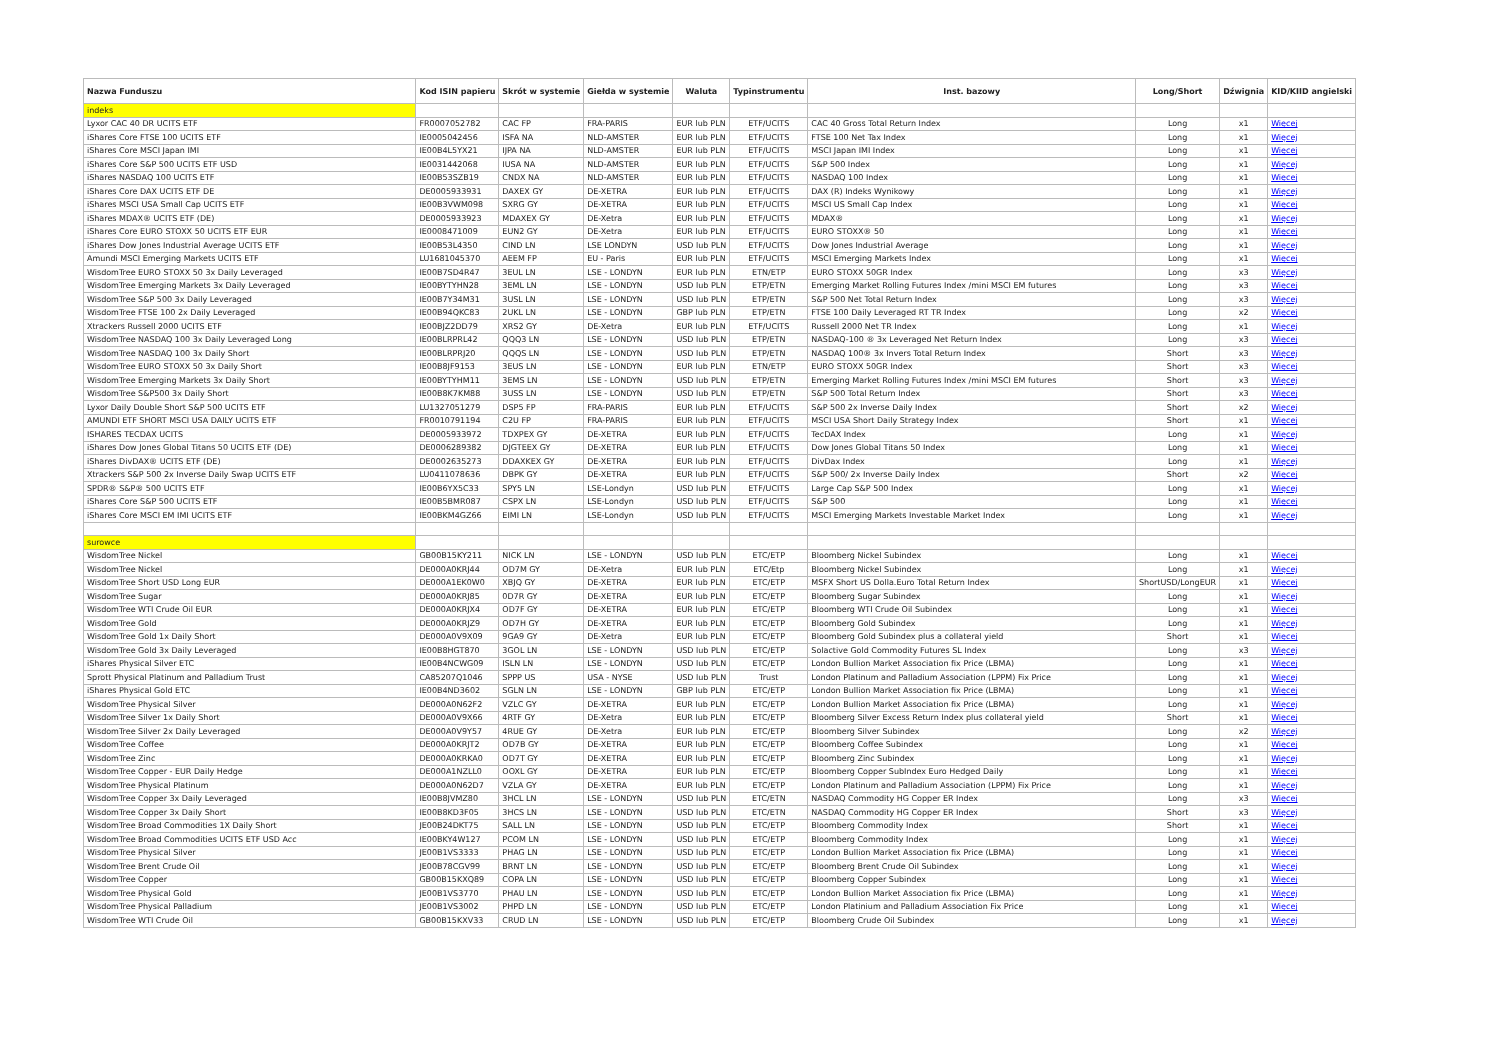| Nazwa Funduszu | Kod ISIN papieru | Skrót w systemie | Giełda w systemie | Waluta | Typinstrumentu | Inst. bazowy | Long/Short | Dźwignia | KID/KIID angielski |
| --- | --- | --- | --- | --- | --- | --- | --- | --- | --- |
| indeks | | | | | | | | | |
| Lyxor CAC 40 DR UCITS ETF | FR0007052782 | CAC FP | FRA-PARIS | EUR lub PLN | ETF/UCITS | CAC 40 Gross Total Return Index | Long | x1 | Więcej |
| iShares Core FTSE 100 UCITS ETF | IE0005042456 | ISFA NA | NLD-AMSTER | EUR lub PLN | ETF/UCITS | FTSE 100 Net Tax Index | Long | x1 | Więcej |
| iShares Core MSCI Japan IMI | IE00B4L5YX21 | IJPA NA | NLD-AMSTER | EUR lub PLN | ETF/UCITS | MSCI Japan IMI Index | Long | x1 | Więcej |
| iShares Core S&P 500 UCITS ETF USD | IE0031442068 | IUSA NA | NLD-AMSTER | EUR lub PLN | ETF/UCITS | S&P 500 Index | Long | x1 | Więcej |
| iShares NASDAQ 100 UCITS ETF | IE00B53SZB19 | CNDX NA | NLD-AMSTER | EUR lub PLN | ETF/UCITS | NASDAQ 100 Index | Long | x1 | Więcej |
| iShares Core DAX UCITS ETF DE | DE0005933931 | DAXEX GY | DE-XETRA | EUR lub PLN | ETF/UCITS | DAX (R) Indeks Wynikowy | Long | x1 | Więcej |
| iShares MSCI USA Small Cap UCITS ETF | IE00B3VWM098 | SXRG GY | DE-XETRA | EUR lub PLN | ETF/UCITS | MSCI US Small Cap Index | Long | x1 | Więcej |
| iShares MDAX® UCITS ETF (DE) | DE0005933923 | MDAXEX GY | DE-Xetra | EUR lub PLN | ETF/UCITS | MDAX® | Long | x1 | Więcej |
| iShares Core EURO STOXX 50 UCITS ETF EUR | IE0008471009 | EUN2 GY | DE-Xetra | EUR lub PLN | ETF/UCITS | EURO STOXX® 50 | Long | x1 | Więcej |
| iShares Dow Jones Industrial Average UCITS ETF | IE00B53L4350 | CIND LN | LSE LONDYN | USD lub PLN | ETF/UCITS | Dow Jones Industrial Average | Long | x1 | Więcej |
| Amundi MSCI Emerging Markets UCITS ETF | LU1681045370 | AEEM FP | EU - Paris | EUR lub PLN | ETF/UCITS | MSCI Emerging Markets Index | Long | x1 | Więcej |
| WisdomTree EURO STOXX 50 3x Daily Leveraged | IE00B7SD4R47 | 3EUL LN | LSE - LONDYN | EUR lub PLN | ETN/ETP | EURO STOXX 50GR Index | Long | x3 | Więcej |
| WisdomTree Emerging Markets 3x Daily Leveraged | IE00BYTYHN28 | 3EML LN | LSE - LONDYN | USD lub PLN | ETP/ETN | Emerging Market Rolling Futures Index /mini MSCI EM futures | Long | x3 | Więcej |
| WisdomTree S&P 500 3x Daily Leveraged | IE00B7Y34M31 | 3USL LN | LSE - LONDYN | USD lub PLN | ETP/ETN | S&P 500 Net Total Return Index | Long | x3 | Więcej |
| WisdomTree FTSE 100 2x Daily Leveraged | IE00B94QKC83 | 2UKL LN | LSE - LONDYN | GBP lub PLN | ETP/ETN | FTSE 100 Daily Leveraged RT TR Index | Long | x2 | Więcej |
| Xtrackers Russell 2000 UCITS ETF | IE00BJZ2DD79 | XRS2 GY | DE-Xetra | EUR lub PLN | ETF/UCITS | Russell 2000 Net TR Index | Long | x1 | Więcej |
| WisdomTree NASDAQ 100 3x Daily Leveraged Long | IE00BLRPRL42 | QQQ3 LN | LSE - LONDYN | USD lub PLN | ETP/ETN | NASDAQ-100 ® 3x Leveraged Net Return Index | Long | x3 | Więcej |
| WisdomTree NASDAQ 100 3x Daily Short | IE00BLRPRJ20 | QQQS LN | LSE - LONDYN | USD lub PLN | ETP/ETN | NASDAQ 100® 3x Invers Total Return Index | Short | x3 | Więcej |
| WisdomTree EURO STOXX 50 3x Daily Short | IE00B8JF9153 | 3EUS LN | LSE - LONDYN | EUR lub PLN | ETN/ETP | EURO STOXX 50GR Index | Short | x3 | Więcej |
| WisdomTree Emerging Markets 3x Daily Short | IE00BYTYHM11 | 3EMS LN | LSE - LONDYN | USD lub PLN | ETP/ETN | Emerging Market Rolling Futures Index /mini MSCI EM futures | Short | x3 | Więcej |
| WisdomTree S&P500 3x Daily Short | IE00B8K7KM88 | 3USS LN | LSE - LONDYN | USD lub PLN | ETP/ETN | S&P 500 Total Return Index | Short | x3 | Więcej |
| Lyxor Daily Double Short S&P 500 UCITS ETF | LU1327051279 | DSP5 FP | FRA-PARIS | EUR lub PLN | ETF/UCITS | S&P 500 2x Inverse Daily Index | Short | x2 | Więcej |
| AMUNDI ETF SHORT MSCI USA DAILY UCITS ETF | FR0010791194 | C2U FP | FRA-PARIS | EUR lub PLN | ETF/UCITS | MSCI USA Short Daily Strategy Index | Short | x1 | Więcej |
| ISHARES TECDAX UCITS | DE0005933972 | TDXPEX GY | DE-XETRA | EUR lub PLN | ETF/UCITS | TecDAX Index | Long | x1 | Więcej |
| iShares Dow Jones Global Titans 50 UCITS ETF (DE) | DE0006289382 | DJGTEEX GY | DE-XETRA | EUR lub PLN | ETF/UCITS | Dow Jones Global Titans 50 Index | Long | x1 | Więcej |
| iShares DivDAX® UCITS ETF (DE) | DE0002635273 | DDAXKEX GY | DE-XETRA | EUR lub PLN | ETF/UCITS | DivDax Index | Long | x1 | Więcej |
| Xtrackers S&P 500 2x Inverse Daily Swap UCITS ETF | LU0411078636 | DBPK GY | DE-XETRA | EUR lub PLN | ETF/UCITS | S&P 500/ 2x Inverse Daily Index | Short | x2 | Więcej |
| SPDR® S&P® 500 UCITS ETF | IE00B6YX5C33 | SPY5 LN | LSE-Londyn | USD lub PLN | ETF/UCITS | Large Cap S&P 500 Index | Long | x1 | Więcej |
| iShares Core S&P 500 UCITS ETF | IE00B5BMR087 | CSPX LN | LSE-Londyn | USD lub PLN | ETF/UCITS | S&P 500 | Long | x1 | Więcej |
| iShares Core MSCI EM IMI UCITS ETF | IE00BKM4GZ66 | EIMI LN | LSE-Londyn | USD lub PLN | ETF/UCITS | MSCI Emerging Markets Investable Market Index | Long | x1 | Więcej |
| surowce | | | | | | | | | |
| WisdomTree Nickel | GB00B15KY211 | NICK LN | LSE - LONDYN | USD lub PLN | ETC/ETP | Bloomberg Nickel Subindex | Long | x1 | Więcej |
| WisdomTree Nickel | DE000A0KRJ44 | OD7M GY | DE-Xetra | EUR lub PLN | ETC/Etp | Bloomberg Nickel Subindex | Long | x1 | Więcej |
| WisdomTree Short USD Long EUR | DE000A1EK0W0 | XBJQ GY | DE-XETRA | EUR lub PLN | ETC/ETP | MSFX Short US Dolla.Euro Total Return Index | ShortUSD/LongEUR | x1 | Więcej |
| WisdomTree Sugar | DE000A0KRJ85 | 0D7R GY | DE-XETRA | EUR lub PLN | ETC/ETP | Bloomberg Sugar Subindex | Long | x1 | Więcej |
| WisdomTree WTI Crude Oil EUR | DE000A0KRJX4 | OD7F GY | DE-XETRA | EUR lub PLN | ETC/ETP | Bloomberg WTI Crude Oil Subindex | Long | x1 | Więcej |
| WisdomTree Gold | DE000A0KRJZ9 | OD7H GY | DE-XETRA | EUR lub PLN | ETC/ETP | Bloomberg Gold Subindex | Long | x1 | Więcej |
| WisdomTree Gold 1x Daily Short | DE000A0V9X09 | 9GA9 GY | DE-Xetra | EUR lub PLN | ETC/ETP | Bloomberg Gold Subindex plus a collateral yield | Short | x1 | Więcej |
| WisdomTree Gold 3x Daily Leveraged | IE00B8HGT870 | 3GOL LN | LSE - LONDYN | USD lub PLN | ETC/ETP | Solactive Gold Commodity Futures SL Index | Long | x3 | Więcej |
| iShares Physical Silver ETC | IE00B4NCWG09 | ISLN LN | LSE - LONDYN | USD lub PLN | ETC/ETP | London Bullion Market Association fix Price (LBMA) | Long | x1 | Więcej |
| Sprott Physical Platinum and Palladium Trust | CA85207Q1046 | SPPP US | USA - NYSE | USD lub PLN | Trust | London Platinum and Palladium Association (LPPM) Fix Price | Long | x1 | Więcej |
| iShares Physical Gold ETC | IE00B4ND3602 | SGLN LN | LSE - LONDYN | GBP lub PLN | ETC/ETP | London Bullion Market Association fix Price (LBMA) | Long | x1 | Więcej |
| WisdomTree Physical Silver | DE000A0N62F2 | VZLC GY | DE-XETRA | EUR lub PLN | ETC/ETP | London Bullion Market Association fix Price (LBMA) | Long | x1 | Więcej |
| WisdomTree Silver 1x Daily Short | DE000A0V9X66 | 4RTF GY | DE-Xetra | EUR lub PLN | ETC/ETP | Bloomberg Silver Excess Return Index plus collateral yield | Short | x1 | Więcej |
| WisdomTree Silver 2x Daily Leveraged | DE000A0V9Y57 | 4RUE GY | DE-Xetra | EUR lub PLN | ETC/ETP | Bloomberg Silver Subindex | Long | x2 | Więcej |
| WisdomTree Coffee | DE000A0KRJT2 | OD7B GY | DE-XETRA | EUR lub PLN | ETC/ETP | Bloomberg Coffee Subindex | Long | x1 | Więcej |
| WisdomTree Zinc | DE000A0KRKA0 | OD7T GY | DE-XETRA | EUR lub PLN | ETC/ETP | Bloomberg Zinc Subindex | Long | x1 | Więcej |
| WisdomTree Copper - EUR Daily Hedge | DE000A1NZLL0 | OOXL GY | DE-XETRA | EUR lub PLN | ETC/ETP | Bloomberg Copper SubIndex Euro Hedged Daily | Long | x1 | Więcej |
| WisdomTree Physical Platinum | DE000A0N62D7 | VZLA GY | DE-XETRA | EUR lub PLN | ETC/ETP | London Platinum and Palladium Association (LPPM) Fix Price | Long | x1 | Więcej |
| WisdomTree Copper 3x Daily Leveraged | IE00B8JVMZ80 | 3HCL LN | LSE - LONDYN | USD lub PLN | ETC/ETN | NASDAQ Commodity HG Copper ER Index | Long | x3 | Więcej |
| WisdomTree Copper 3x Daily Short | IE00B8KD3F05 | 3HCS LN | LSE - LONDYN | USD lub PLN | ETC/ETN | NASDAQ Commodity HG Copper ER Index | Short | x3 | Więcej |
| WisdomTree Broad Commodities 1X Daily Short | JE00B24DKT75 | SALL LN | LSE - LONDYN | USD lub PLN | ETC/ETP | Bloomberg Commodity Index | Short | x1 | Więcej |
| WisdomTree Broad Commodities UCITS ETF USD Acc | IE00BKY4W127 | PCOM LN | LSE - LONDYN | USD lub PLN | ETC/ETP | Bloomberg Commodity Index | Long | x1 | Więcej |
| WisdomTree Physical Silver | JE00B1VS3333 | PHAG LN | LSE - LONDYN | USD lub PLN | ETC/ETP | London Bullion Market Association fix Price (LBMA) | Long | x1 | Więcej |
| WisdomTree Brent Crude Oil | JE00B78CGV99 | BRNT LN | LSE - LONDYN | USD lub PLN | ETC/ETP | Bloomberg Brent Crude Oil Subindex | Long | x1 | Więcej |
| WisdomTree Copper | GB00B15KXQ89 | COPA LN | LSE - LONDYN | USD lub PLN | ETC/ETP | Bloomberg Copper Subindex | Long | x1 | Więcej |
| WisdomTree Physical Gold | JE00B1VS3770 | PHAU LN | LSE - LONDYN | USD lub PLN | ETC/ETP | London Bullion Market Association fix Price (LBMA) | Long | x1 | Więcej |
| WisdomTree Physical Palladium | JE00B1VS3002 | PHPD LN | LSE - LONDYN | USD lub PLN | ETC/ETP | London Platinium and Palladium Association Fix Price | Long | x1 | Więcej |
| WisdomTree WTI Crude Oil | GB00B15KXV33 | CRUD LN | LSE - LONDYN | USD lub PLN | ETC/ETP | Bloomberg Crude Oil Subindex | Long | x1 | Więcej |